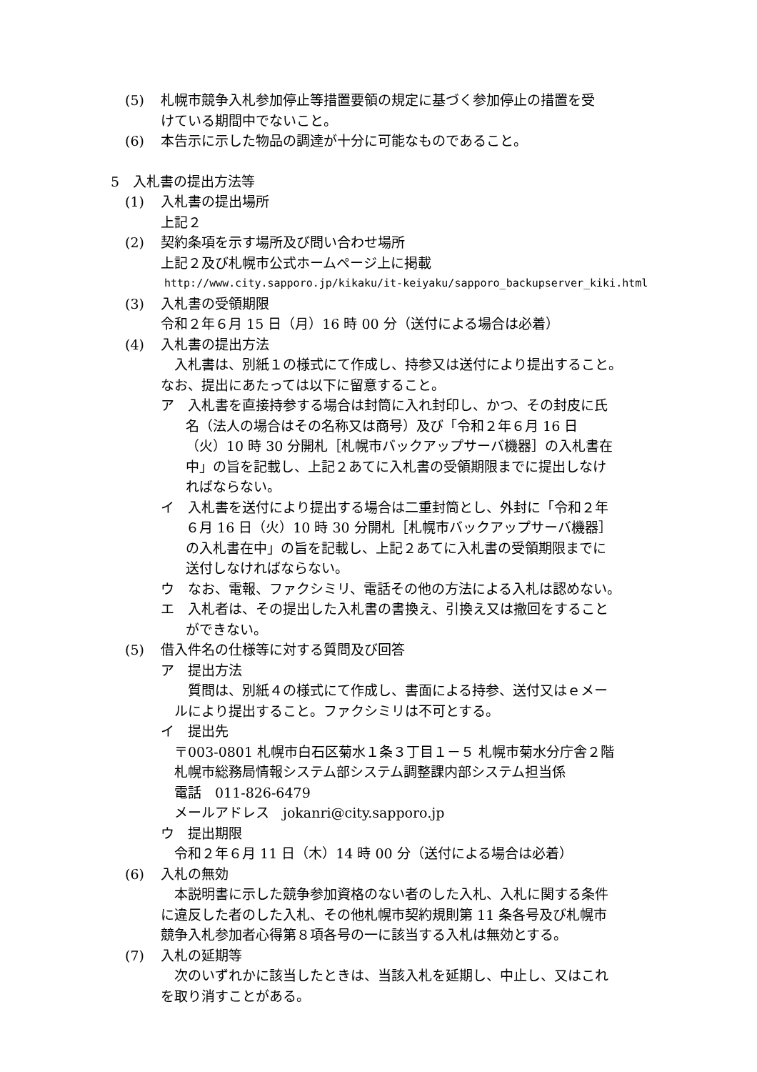(5) 札幌市競争入札参加停止等措置要領の規定に基づく参加停止の措置を受
けている期間中でないこと。
(6) 本告示に示した物品の調達が十分に可能なものであること。
5　入札書の提出方法等
(1) 入札書の提出場所
上記２
(2) 契約条項を示す場所及び問い合わせ場所
上記２及び札幌市公式ホームページ上に掲載
http://www.city.sapporo.jp/kikaku/it-keiyaku/sapporo_backupserver_kiki.html
(3) 入札書の受領期限
令和２年６月 15 日（月）16 時 00 分（送付による場合は必着）
(4) 入札書の提出方法
　入札書は、別紙１の様式にて作成し、持参又は送付により提出すること。
なお、提出にあたっては以下に留意すること。
ア　入札書を直接持参する場合は封筒に入れ封印し、かつ、その封皮に氏
名（法人の場合はその名称又は商号）及び「令和２年６月 16 日
（火）10 時 30 分開札［札幌市バックアップサーバ機器］の入札書在
中」の旨を記載し、上記２あてに入札書の受領期限までに提出しなけ
ればならない。
イ　入札書を送付により提出する場合は二重封筒とし、外封に「令和２年
６月 16 日（火）10 時 30 分開札［札幌市バックアップサーバ機器］
の入札書在中」の旨を記載し、上記２あてに入札書の受領期限までに
送付しなければならない。
ウ　なお、電報、ファクシミリ、電話その他の方法による入札は認めない。
エ　入札者は、その提出した入札書の書換え、引換え又は撤回をすること
ができない。
(5) 借入件名の仕様等に対する質問及び回答
ア　提出方法
　　質問は、別紙４の様式にて作成し、書面による持参、送付又はｅメー
　ルにより提出すること。ファクシミリは不可とする。
イ　提出先
　〒003-0801 札幌市白石区菊水１条３丁目１－５ 札幌市菊水分庁舎２階
　札幌市総務局情報システム部システム調整課内部システム担当係
　電話　011-826-6479
　メールアドレス　jokanri@city.sapporo.jp
ウ　提出期限
　令和２年６月 11 日（木）14 時 00 分（送付による場合は必着）
(6) 入札の無効
　本説明書に示した競争参加資格のない者のした入札、入札に関する条件
に違反した者のした入札、その他札幌市契約規則第 11 条各号及び札幌市
競争入札参加者心得第８項各号の一に該当する入札は無効とする。
(7) 入札の延期等
　次のいずれかに該当したときは、当該入札を延期し、中止し、又はこれ
を取り消すことがある。